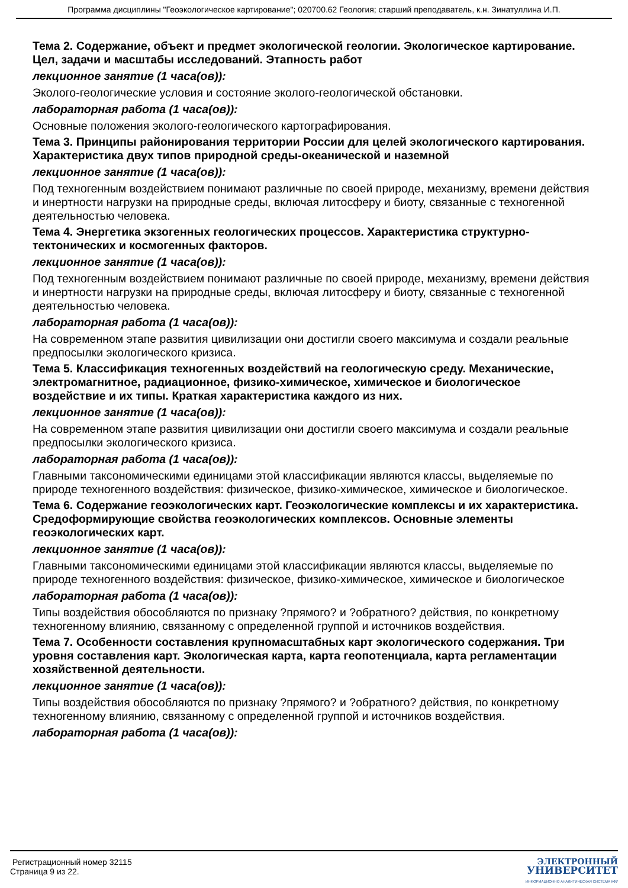Программа дисциплины "Геоэкологическое картирование"; 020700.62 Геология; старший преподаватель, к.н. Зинатуллина И.П.
Тема 2. Содержание, объект и предмет экологической геологии. Экологическое картирование. Цел, задачи и масштабы исследований. Этапность работ
лекционное занятие (1 часа(ов)):
Эколого-геологические условия и состояние эколого-геологической обстановки.
лабораторная работа (1 часа(ов)):
Основные положения эколого-геологического картографирования.
Тема 3. Принципы районирования территории России для целей экологического картирования. Характеристика двух типов природной среды-океанической и наземной
лекционное занятие (1 часа(ов)):
Под техногенным воздействием понимают различные по своей природе, механизму, времени действия и инертности нагрузки на природные среды, включая литосферу и биоту, связанные с техногенной деятельностью человека.
Тема 4. Энергетика экзогенных геологических процессов. Характеристика структурно-тектонических и космогенных факторов.
лекционное занятие (1 часа(ов)):
Под техногенным воздействием понимают различные по своей природе, механизму, времени действия и инертности нагрузки на природные среды, включая литосферу и биоту, связанные с техногенной деятельностью человека.
лабораторная работа (1 часа(ов)):
На современном этапе развития цивилизации они достигли своего максимума и создали реальные предпосылки экологического кризиса.
Тема 5. Классификация техногенных воздействий на геологическую среду. Механические, электромагнитное, радиационное, физико-химическое, химическое и биологическое воздействие и их типы. Краткая характеристика каждого из них.
лекционное занятие (1 часа(ов)):
На современном этапе развития цивилизации они достигли своего максимума и создали реальные предпосылки экологического кризиса.
лабораторная работа (1 часа(ов)):
Главными таксономическими единицами этой классификации являются классы, выделяемые по природе техногенного воздействия: физическое, физико-химическое, химическое и биологическое.
Тема 6. Содержание геоэкологических карт. Геоэкологические комплексы и их характеристика. Средоформирующие свойства геоэкологических комплексов. Основные элементы геоэкологических карт.
лекционное занятие (1 часа(ов)):
Главными таксономическими единицами этой классификации являются классы, выделяемые по природе техногенного воздействия: физическое, физико-химическое, химическое и биологическое
лабораторная работа (1 часа(ов)):
Типы воздействия обособляются по признаку ?прямого? и ?обратного? действия, по конкретному техногенному влиянию, связанному с определенной группой и источников воздействия.
Тема 7. Особенности составления крупномасштабных карт экологического содержания. Три уровня составления карт. Экологическая карта, карта геопотенциала, карта регламентации хозяйственной деятельности.
лекционное занятие (1 часа(ов)):
Типы воздействия обособляются по признаку ?прямого? и ?обратного? действия, по конкретному техногенному влиянию, связанному с определенной группой и источников воздействия.
лабораторная работа (1 часа(ов)):
Регистрационный номер 32115
Страница 9 из 22.
ЭЛЕКТРОННЫЙ
УНИВЕРСИТЕТ
ИНФОРМАЦИОННО АНАЛИТИЧЕСКАЯ СИСТЕМА КФУ